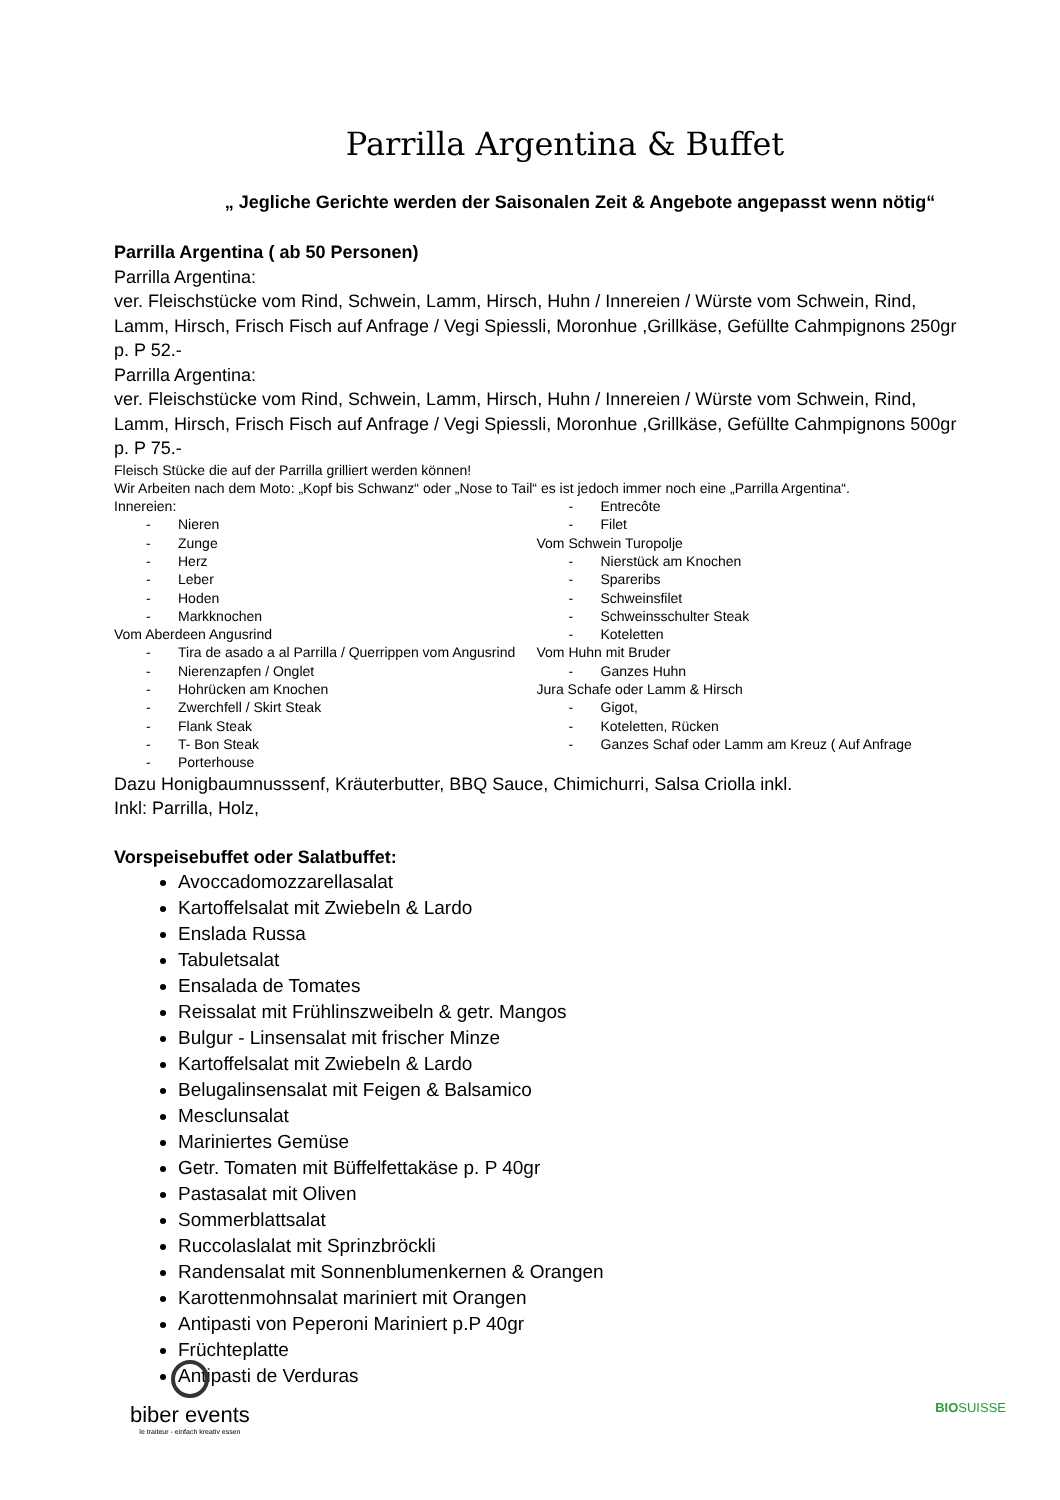Parrilla Argentina & Buffet
„ Jegliche Gerichte werden der Saisonalen Zeit & Angebote angepasst wenn nötig“
Parrilla Argentina ( ab 50 Personen)
Parrilla Argentina:
ver. Fleischstücke vom Rind, Schwein, Lamm, Hirsch, Huhn / Innereien / Würste vom Schwein, Rind, Lamm, Hirsch, Frisch Fisch auf Anfrage / Vegi Spiessli, Moronhue ,Grillkäse, Gefüllte Cahmpignons 250gr p. P 52.-
Parrilla Argentina:
ver. Fleischstücke vom Rind, Schwein, Lamm, Hirsch, Huhn / Innereien / Würste vom Schwein, Rind, Lamm, Hirsch, Frisch Fisch auf Anfrage / Vegi Spiessli, Moronhue ,Grillkäse, Gefüllte Cahmpignons 500gr p. P 75.-
Fleisch Stücke die auf der Parrilla grilliert werden können!
Wir Arbeiten nach dem Moto: „Kopf bis Schwanz“ oder „Nose to Tail“ es ist jedoch immer noch eine „Parrilla Argentina“.
Innereien:
- Nieren
- Zunge
- Herz
- Leber
- Hoden
- Markknochen
Vom Aberdeen Angusrind
- Tira de asado a al Parrilla / Querrippen vom Angusrind
- Nierenzapfen / Onglet
- Hohrücken am Knochen
- Zwerchfell / Skirt Steak
- Flank Steak
- T- Bon Steak
- Porterhouse
- Entrecôte
- Filet
Vom Schwein Turopolje
- Nierstück am Knochen
- Spareribs
- Schweinsfilet
- Schweinsschulter Steak
- Koteletten
Vom Huhn mit Bruder
- Ganzes Huhn
Jura Schafe oder Lamm & Hirsch
- Gigot,
- Koteletten, Rücken
- Ganzes Schaf oder Lamm am Kreuz ( Auf Anfrage
Dazu Honigbaumnusssenf, Kräuterbutter, BBQ Sauce, Chimichurri, Salsa Criolla inkl.
Inkl: Parrilla, Holz,
Vorspeisebuffet oder Salatbuffet:
Avoccadomozzarellasalat
Kartoffelsalat mit Zwiebeln & Lardo
Enslada Russa
Tabuletsalat
Ensalada de Tomates
Reissalat mit Frühlinszweibeln & getr. Mangos
Bulgur - Linsensalat mit frischer Minze
Kartoffelsalat mit Zwiebeln & Lardo
Belugalinsensalat mit Feigen & Balsamico
Mesclunsalat
Mariniertes Gemüse
Getr. Tomaten mit Büffelfettakäse p. P 40gr
Pastasalat mit Oliven
Sommerblattsalat
Ruccolaslalat mit Sprinzbröckli
Randensalat mit Sonnenblumenkernen & Orangen
Karottenmohnsalat mariniert mit Orangen
Antipasti von Peperoni Mariniert p.P 40gr
Früchteplatte
Antipasti de Verduras
biber events
le traiteur - einfach kreativ essen
BIOSUISSE